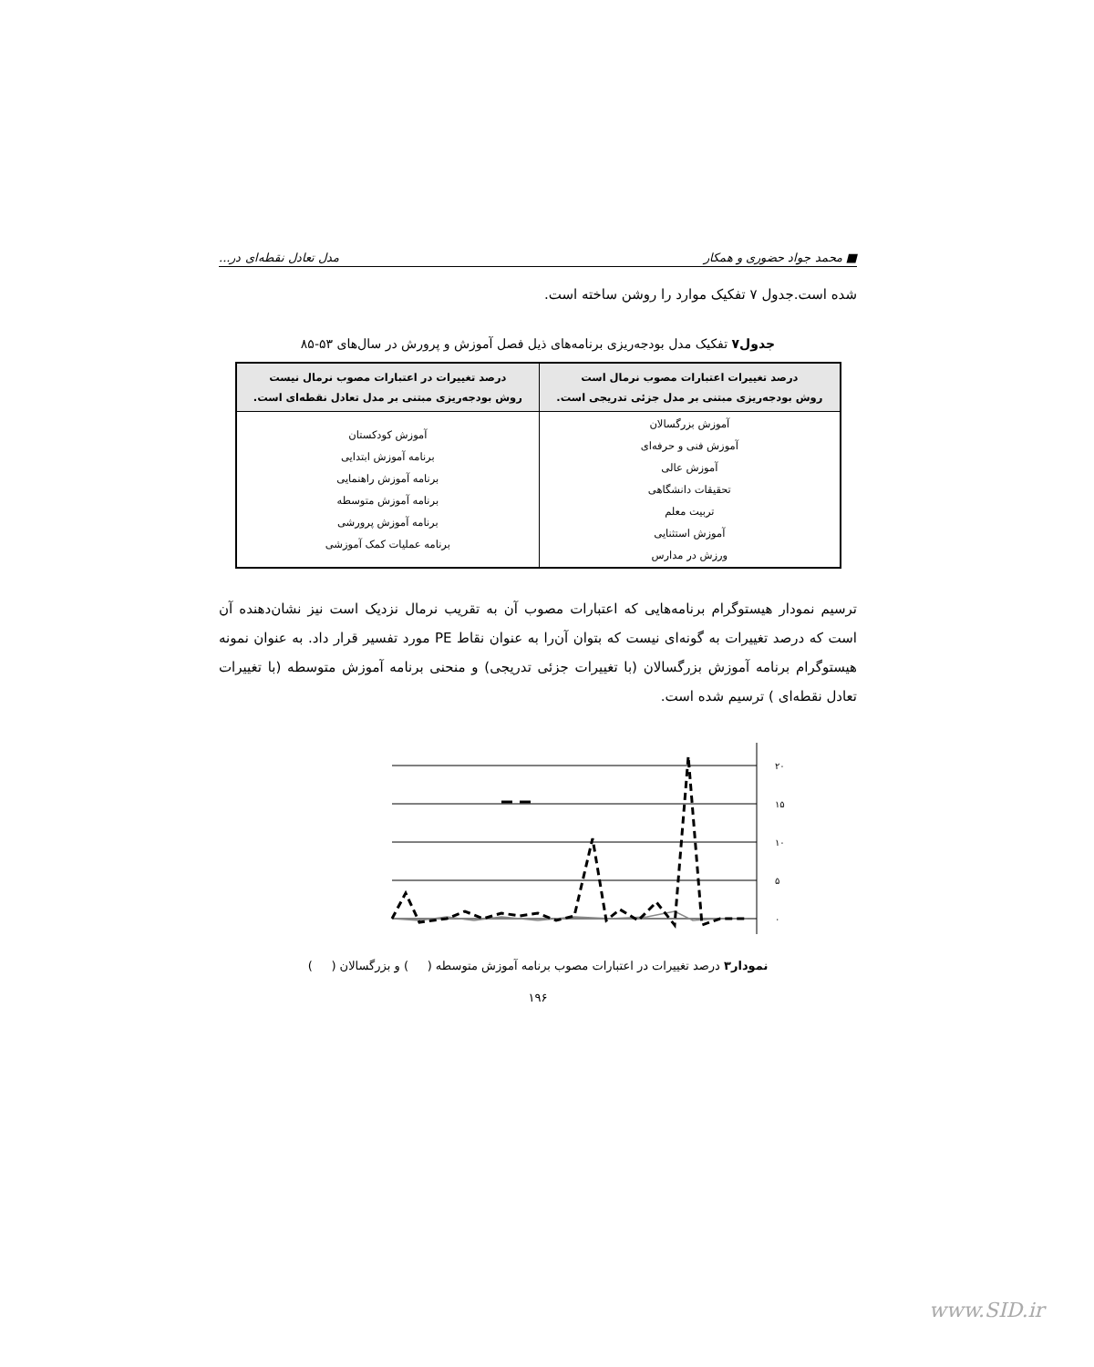■ محمد جواد حضوری و همکار مدل تعادل نقطه‌ای در...
شده است.جدول ۷ تفکیک موارد را روشن ساخته است.
جدول۷ تفکیک مدل بودجه‌ریزی برنامه‌های ذیل فصل آموزش و پرورش در سال‌های ۵۳-۸۵
| درصد تغییرات اعتبارات مصوب نرمال است روش بودجه‌ریزی مبتنی بر مدل جزئی تدریجی است. | درصد تغییرات در اعتبارات مصوب نرمال نیست روش بودجه‌ریزی مبتنی بر مدل تعادل نقطه‌ای است. |
| --- | --- |
| آموزش بزرگسالان آموزش فنی و حرفه‌ای آموزش عالی تحقیقات دانشگاهی تربیت معلم آموزش استثنایی ورزش در مدارس | آموزش کودکستان برنامه آموزش ابتدایی برنامه آموزش راهنمایی برنامه آموزش متوسطه برنامه آموزش پرورشی برنامه عملیات کمک آموزشی |
ترسیم نمودار هیستوگرام برنامه‌هایی که اعتبارات مصوب آن به تقریب نرمال نزدیک است نیز نشان‌دهنده آن است که درصد تغییرات به گونه‌ای نیست که بتوان آن‌را به عنوان نقاط PE مورد تفسیر قرار داد. به عنوان نمونه هیستوگرام برنامه آموزش بزرگسالان (با تغییرات جزئی تدریجی) و منحنی برنامه آموزش متوسطه (با تغییرات تعادل نقطه‌ای ) ترسیم شده است.
۲۰
۱۵
۱۰
۵
۰
نمودار۳ درصد تغییرات در اعتبارات مصوب برنامه آموزش متوسطه ( ) و بزرگسالان ( )
۱۹۶
www.SID.ir